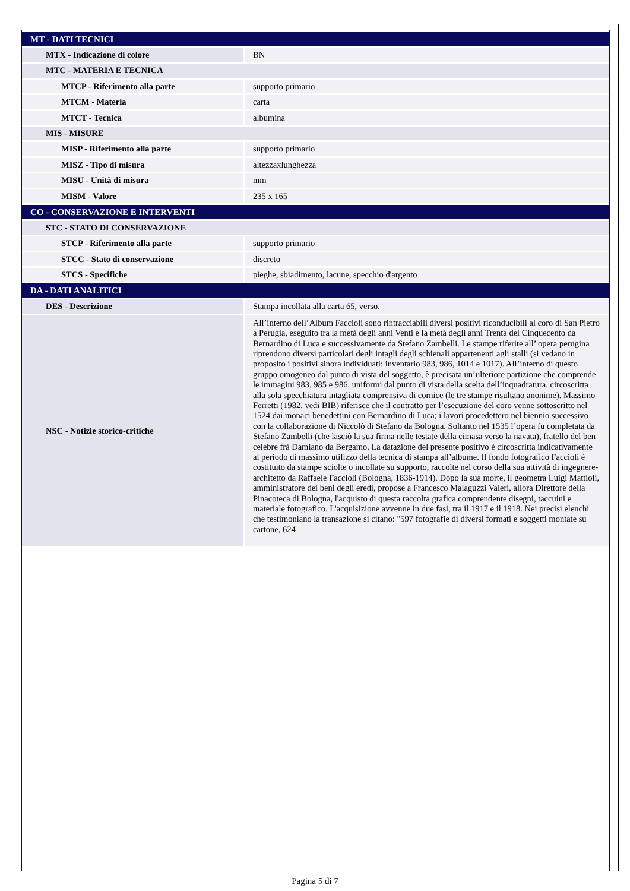| MT - DATI TECNICI | |
| MTX - Indicazione di colore | BN |
| MTC - MATERIA E TECNICA | |
| MTCP - Riferimento alla parte | supporto primario |
| MTCM - Materia | carta |
| MTCT - Tecnica | albumina |
| MIS - MISURE | |
| MISP - Riferimento alla parte | supporto primario |
| MISZ - Tipo di misura | altezzaxlunghezza |
| MISU - Unità di misura | mm |
| MISM - Valore | 235 x 165 |
| CO - CONSERVAZIONE E INTERVENTI | |
| STC - STATO DI CONSERVAZIONE | |
| STCP - Riferimento alla parte | supporto primario |
| STCC - Stato di conservazione | discreto |
| STCS - Specifiche | pieghe, sbiadimento, lacune, specchio d'argento |
| DA - DATI ANALITICI | |
| DES - Descrizione | Stampa incollata alla carta 65, verso. |
| NSC - Notizie storico-critiche | All’interno dell’Album Faccioli sono rintracciabili diversi positivi riconducibili al coro di San Pietro a Perugia, eseguito tra la metà degli anni Venti e la metà degli anni Trenta del Cinquecento da Bernardino di Luca e successivamente da Stefano Zambelli. Le stampe riferite all’ opera perugina riprendono diversi particolari degli intagli degli schienali appartenenti agli stalli (si vedano in proposito i positivi sinora individuati: inventario 983, 986, 1014 e 1017). All’interno di questo gruppo omogeneo dal punto di vista del soggetto, è precisata un’ulteriore partizione che comprende le immagini 983, 985 e 986, uniformi dal punto di vista della scelta dell’inquadratura, circoscritta alla sola specchiatura intagliata comprensiva di cornice (le tre stampe risultano anonime). Massimo Ferretti (1982, vedi BIB) riferisce che il contratto per l’esecuzione del coro venne sottoscritto nel 1524 dai monaci benedettini con Bernardino di Luca; i lavori procedettero nel biennio successivo con la collaborazione di Niccolò di Stefano da Bologna. Soltanto nel 1535 l’opera fu completata da Stefano Zambelli (che lasciò la sua firma nelle testate della cimasa verso la navata), fratello del ben celebre frà Damiano da Bergamo. La datazione del presente positivo è circoscritta indicativamente al periodo di massimo utilizzo della tecnica di stampa all’albume. Il fondo fotografico Faccioli è costituito da stampe sciolte o incollate su supporto, raccolte nel corso della sua attività di ingegnere-architetto da Raffaele Faccioli (Bologna, 1836-1914). Dopo la sua morte, il geometra Luigi Mattioli, amministratore dei beni degli eredi, propose a Francesco Malaguzzi Valeri, allora Direttore della Pinacoteca di Bologna, l'acquisto di questa raccolta grafica comprendente disegni, taccuini e materiale fotografico. L'acquisizione avvenne in due fasi, tra il 1917 e il 1918. Nei precisi elenchi che testimoniano la transazione si citano: "597 fotografie di diversi formati e soggetti montate su cartone, 624 |
Pagina 5 di 7